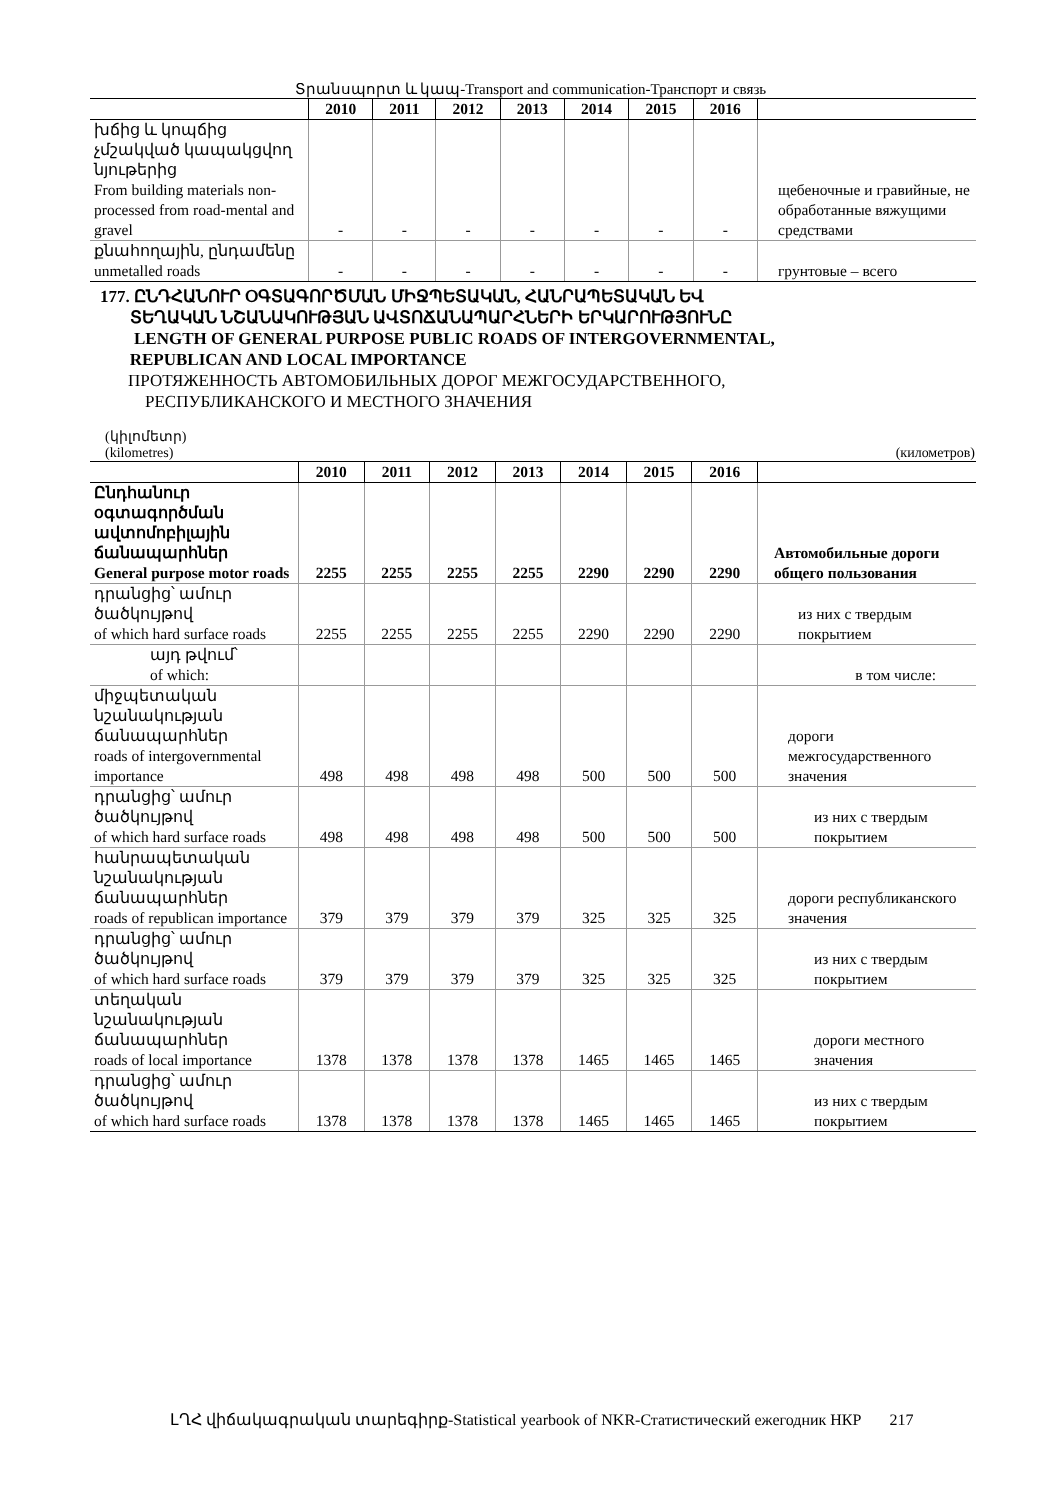Տրանսպորտ և կապ-Transport and communication-Транспорт и связь
| | 2010 | 2011 | 2012 | 2013 | 2014 | 2015 | 2016 | |
| --- | --- | --- | --- | --- | --- | --- | --- | --- |
| խճից և կոպճից չմշակված կապակցվող նյութերից From building materials non-processed from road-mental and gravel | - | - | - | - | - | - | - | щебеночные и гравийные, не обработанные вяжущими средствами |
| քնահողային, ընդամենը unmetalled roads | - | - | - | - | - | - | - | грунтовые – всего |
177. ԸՆԴՀԱՆՈՒՐ ՕԳՏԱԳՈՐԾՄԱՆ ՄԻՋՊԵՏԱԿԱՆ, ՀԱՆՐԱՊԵՏԱԿԱՆ ԵՎ
ՏԵՂԱԿԱՆ ՆՇԱՆԱԿՈՒԹՅԱՆ ԱՎՏՈՃԱՆԱՊԱՐՀՆԵՐԻ ԵՐԿԱՐՈՒԹՅՈՒՆԸ
LENGTH OF GENERAL PURPOSE PUBLIC ROADS OF INTERGOVERNMENTAL,
REPUBLICAN AND LOCAL IMPORTANCE
ПРОТЯЖЕННОСТЬ АВТОМОБИЛЬНЫХ ДОРОГ МЕЖГОСУДАРСТВЕННОГО,
РЕСПУБЛИКАНСКОГО И МЕСТНОГО ЗНАЧЕНИЯ
(կիլոմետր)
(kilometres) (километров)
| | 2010 | 2011 | 2012 | 2013 | 2014 | 2015 | 2016 | |
| --- | --- | --- | --- | --- | --- | --- | --- | --- |
| Ընդհանուր օգտագործման ավտոմոբիլային ճանապարհներ General purpose motor roads | 2255 | 2255 | 2255 | 2255 | 2290 | 2290 | 2290 | Автомобильные дороги общего пользования |
| դրանցից՝ ամուր ծածկույթով of which hard surface roads | 2255 | 2255 | 2255 | 2255 | 2290 | 2290 | 2290 | из них с твердым покрытием |
| այդ թվում՝ of which: | | | | | | | | в том числе: |
| միջպետական նշանակության ճանապարհներ roads of intergovernmental importance | 498 | 498 | 498 | 498 | 500 | 500 | 500 | дороги межгосударственного значения |
| դրանցից՝ ամուր ծածկույթով of which hard surface roads | 498 | 498 | 498 | 498 | 500 | 500 | 500 | из них с твердым покрытием |
| հանրապետական նշանակության ճանապարհներ roads of republican importance | 379 | 379 | 379 | 379 | 325 | 325 | 325 | дороги республиканского значения |
| դրանցից՝ ամուր ծածկույթով of which hard surface roads | 379 | 379 | 379 | 379 | 325 | 325 | 325 | из них с твердым покрытием |
| տեղական նշանակության ճանապարհներ roads of local importance | 1378 | 1378 | 1378 | 1378 | 1465 | 1465 | 1465 | дороги местного значения |
| դրանցից՝ ամուր ծածկույթով of which hard surface roads | 1378 | 1378 | 1378 | 1378 | 1465 | 1465 | 1465 | из них с твердым покрытием |
ԼՂՀ վիճակագրական տարեգիրք-Statistical yearbook of NKR-Статистический ежегодник НКР 217